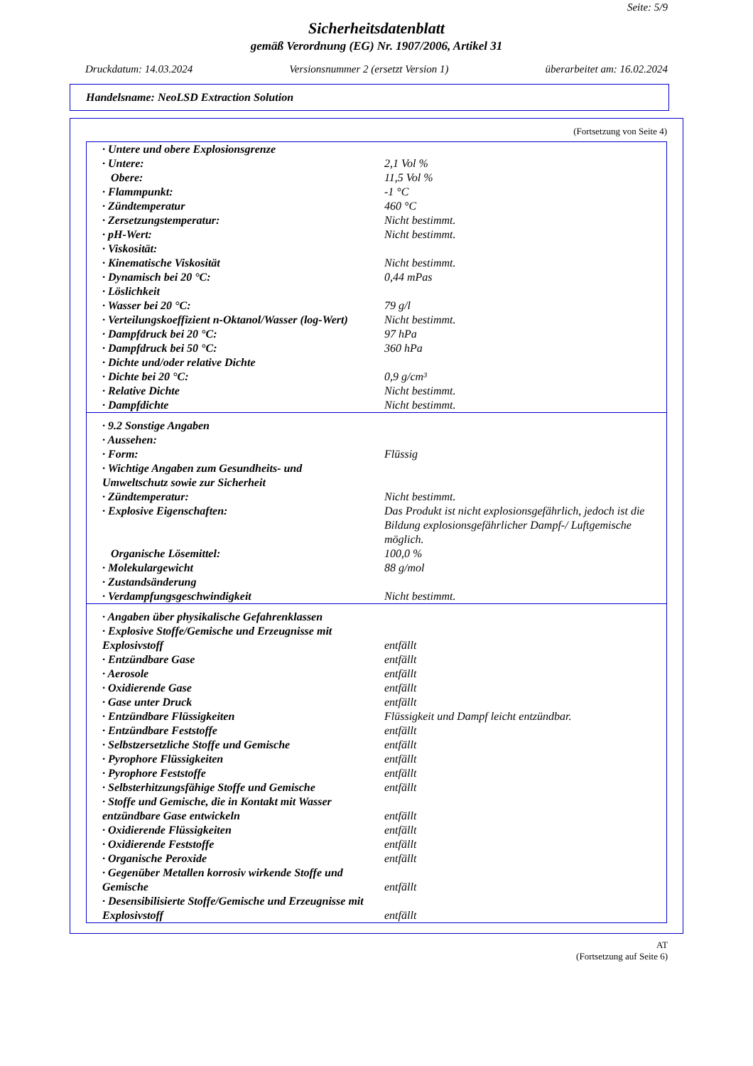Seite: 5/9
Sicherheitsdatenblatt
gemäß Verordnung (EG) Nr. 1907/2006, Artikel 31
Druckdatum: 14.03.2024 Versionsnummer 2 (ersetzt Version 1) überarbeitet am: 16.02.2024
Handelsname: NeoLSD Extraction Solution
(Fortsetzung von Seite 4)
| · Untere und obere Explosionsgrenze | |
| · Untere: | 2,1 Vol % |
| Obere: | 11,5 Vol % |
| · Flammpunkt: | -1 °C |
| · Zündtemperatur | 460 °C |
| · Zersetzungstemperatur: | Nicht bestimmt. |
| · pH-Wert: | Nicht bestimmt. |
| · Viskosität: | |
| · Kinematische Viskosität | Nicht bestimmt. |
| · Dynamisch bei 20 °C: | 0,44 mPas |
| · Löslichkeit | |
| · Wasser bei 20 °C: | 79 g/l |
| · Verteilungskoeffizient n-Oktanol/Wasser (log-Wert) | Nicht bestimmt. |
| · Dampfdruck bei 20 °C: | 97 hPa |
| · Dampfdruck bei 50 °C: | 360 hPa |
| · Dichte und/oder relative Dichte | |
| · Dichte bei 20 °C: | 0,9 g/cm³ |
| · Relative Dichte | Nicht bestimmt. |
| · Dampfdichte | Nicht bestimmt. |
| · 9.2 Sonstige Angaben | |
| · Aussehen: | |
| · Form: | Flüssig |
| · Wichtige Angaben zum Gesundheits- und Umweltschutz sowie zur Sicherheit | |
| · Zündtemperatur: | Nicht bestimmt. |
| · Explosive Eigenschaften: | Das Produkt ist nicht explosionsgefährlich, jedoch ist die Bildung explosionsgefährlicher Dampf-/ Luftgemische möglich. |
| Organische Lösemittel: | 100,0 % |
| · Molekulargewicht | 88 g/mol |
| · Zustandsänderung | |
| · Verdampfungsgeschwindigkeit | Nicht bestimmt. |
| · Angaben über physikalische Gefahrenklassen | |
| · Explosive Stoffe/Gemische und Erzeugnisse mit Explosivstoff | entfällt |
| · Entzündbare Gase | entfällt |
| · Aerosole | entfällt |
| · Oxidierende Gase | entfällt |
| · Gase unter Druck | entfällt |
| · Entzündbare Flüssigkeiten | Flüssigkeit und Dampf leicht entzündbar. |
| · Entzündbare Feststoffe | entfällt |
| · Selbstzersetzliche Stoffe und Gemische | entfällt |
| · Pyrophore Flüssigkeiten | entfällt |
| · Pyrophore Feststoffe | entfällt |
| · Selbsterhitzungsfähige Stoffe und Gemische | entfällt |
| · Stoffe und Gemische, die in Kontakt mit Wasser entzündbare Gase entwickeln | entfällt |
| · Oxidierende Flüssigkeiten | entfällt |
| · Oxidierende Feststoffe | entfällt |
| · Organische Peroxide | entfällt |
| · Gegenüber Metallen korrosiv wirkende Stoffe und Gemische | entfällt |
| · Desensibilisierte Stoffe/Gemische und Erzeugnisse mit Explosivstoff | entfällt |
AT
(Fortsetzung auf Seite 6)